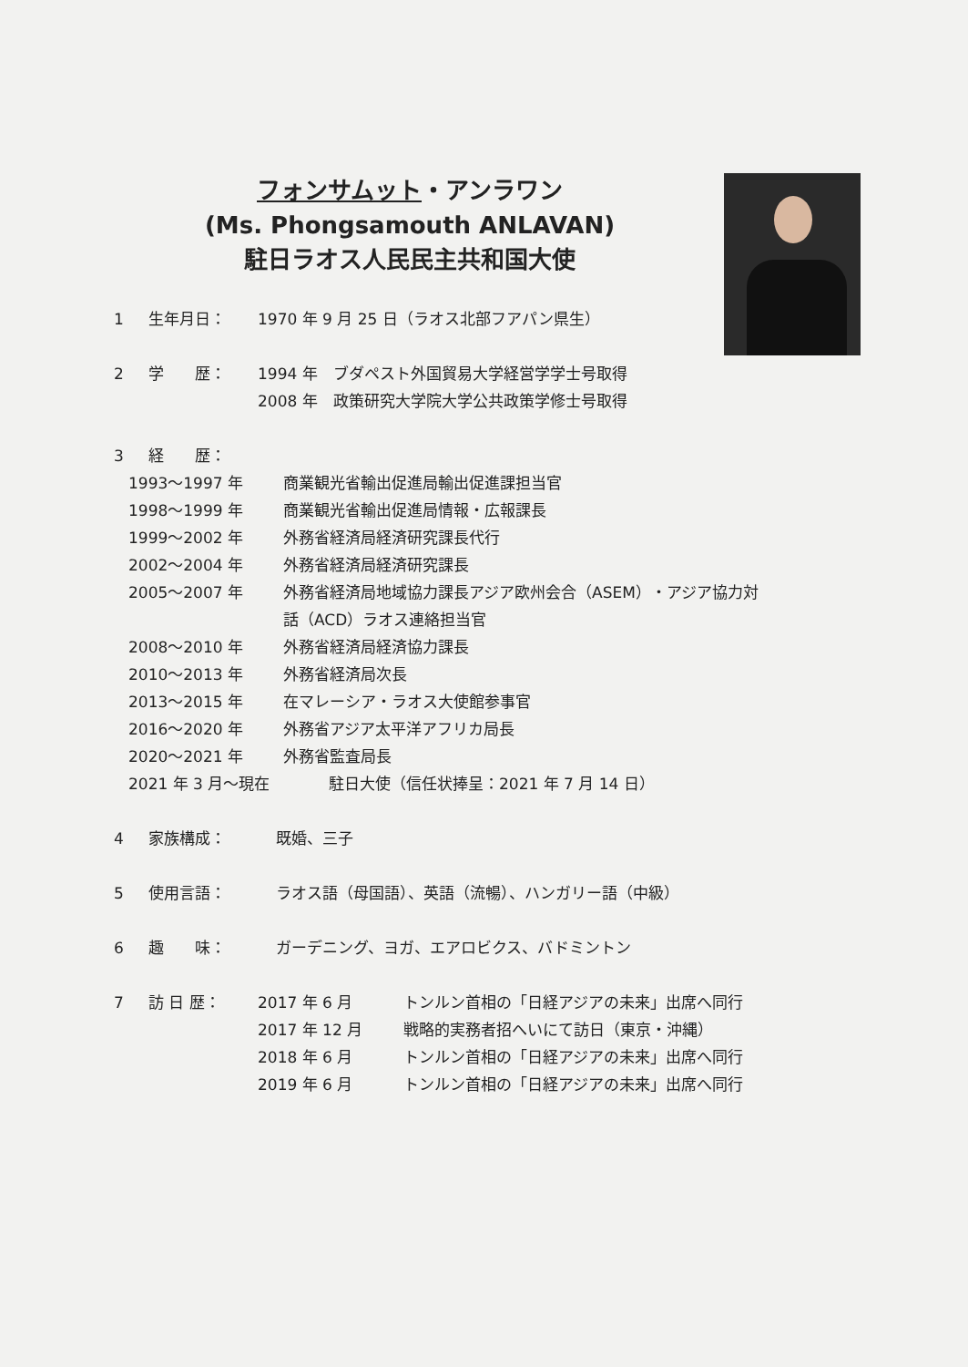フォンサムット・アンラワン
(Ms. Phongsamouth ANLAVAN)
駐日ラオス人民民主共和国大使
1 生年月日： 1970 年 9 月 25 日（ラオス北部フアパン県生）
2 学　　歴： 1994 年　ブダペスト外国貿易大学経営学学士号取得
2008 年　政策研究大学院大学公共政策学修士号取得
3 経　　歴：
1993～1997 年 商業観光省輸出促進局輸出促進課担当官
1998～1999 年 商業観光省輸出促進局情報・広報課長
1999～2002 年 外務省経済局経済研究課長代行
2002～2004 年 外務省経済局経済研究課長
2005～2007 年 外務省経済局地域協力課長アジア欧州会合（ASEM）・アジア協力対
話（ACD）ラオス連絡担当官
2008～2010 年 外務省経済局経済協力課長
2010～2013 年 外務省経済局次長
2013～2015 年 在マレーシア・ラオス大使館参事官
2016～2020 年 外務省アジア太平洋アフリカ局長
2020～2021 年 外務省監査局長
2021 年 3 月～現在 駐日大使（信任状捧呈：2021 年 7 月 14 日）
4 家族構成： 既婚、三子
5 使用言語： ラオス語（母国語）、英語（流暢）、ハンガリー語（中級）
6 趣　　味： ガーデニング、ヨガ、エアロビクス、バドミントン
7 訪 日 歴： 2017 年 6 月
2017 年 12 月
2018 年 6 月
2019 年 6 月 トンルン首相の「日経アジアの未来」出席へ同行
戦略的実務者招へいにて訪日（東京・沖縄）
トンルン首相の「日経アジアの未来」出席へ同行
トンルン首相の「日経アジアの未来」出席へ同行